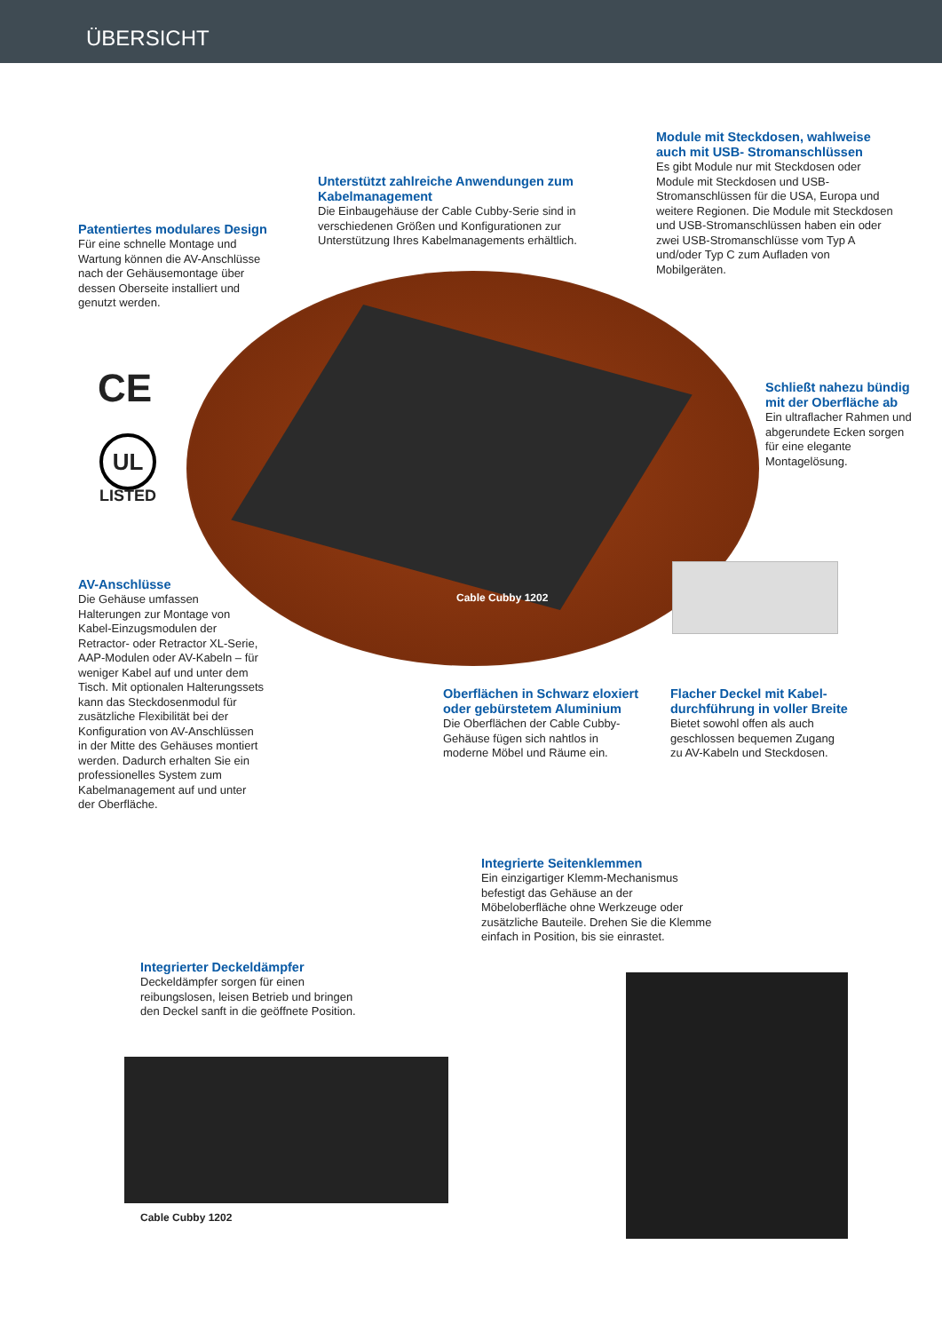ÜBERSICHT
CE
UL
LISTED
Patentiertes modulares Design
Für eine schnelle Montage und Wartung können die AV-Anschlüsse nach der Gehäusemontage über dessen Oberseite installiert und genutzt werden.
Unterstützt zahlreiche Anwendungen zum Kabelmanagement
Die Einbaugehäuse der Cable Cubby-Serie sind in verschiedenen Größen und Konfigurationen zur Unterstützung Ihres Kabelmanagements erhältlich.
Module mit Steckdosen, wahlweise auch mit USB- Stromanschlüssen
Es gibt Module nur mit Steckdosen oder Module mit Steckdosen und USB-Stromanschlüssen für die USA, Europa und weitere Regionen. Die Module mit Steckdosen und USB-Stromanschlüssen haben ein oder zwei USB-Stromanschlüsse vom Typ A und/oder Typ C zum Aufladen von Mobilgeräten.
Schließt nahezu bündig mit der Oberfläche ab
Ein ultraflacher Rahmen und abgerundete Ecken sorgen für eine elegante Montagelösung.
AV-Anschlüsse
Die Gehäuse umfassen Halterungen zur Montage von Kabel-Einzugsmodulen der Retractor- oder Retractor XL-Serie, AAP-Modulen oder AV-Kabeln – für weniger Kabel auf und unter dem Tisch. Mit optionalen Halterungssets kann das Steckdosenmodul für zusätzliche Flexibilität bei der Konfiguration von AV-Anschlüssen in der Mitte des Gehäuses montiert werden. Dadurch erhalten Sie ein professionelles System zum Kabelmanagement auf und unter der Oberfläche.
Cable Cubby 1202
Oberflächen in Schwarz eloxiert oder gebürstetem Aluminium
Die Oberflächen der Cable Cubby-Gehäuse fügen sich nahtlos in moderne Möbel und Räume ein.
Flacher Deckel mit Kabel-durchführung in voller Breite
Bietet sowohl offen als auch geschlossen bequemen Zugang zu AV-Kabeln und Steckdosen.
Integrierte Seitenklemmen
Ein einzigartiger Klemm-Mechanismus befestigt das Gehäuse an der Möbeloberfläche ohne Werkzeuge oder zusätzliche Bauteile. Drehen Sie die Klemme einfach in Position, bis sie einrastet.
Integrierter Deckeldämpfer
Deckeldämpfer sorgen für einen reibungslosen, leisen Betrieb und bringen den Deckel sanft in die geöffnete Position.
Cable Cubby 1202